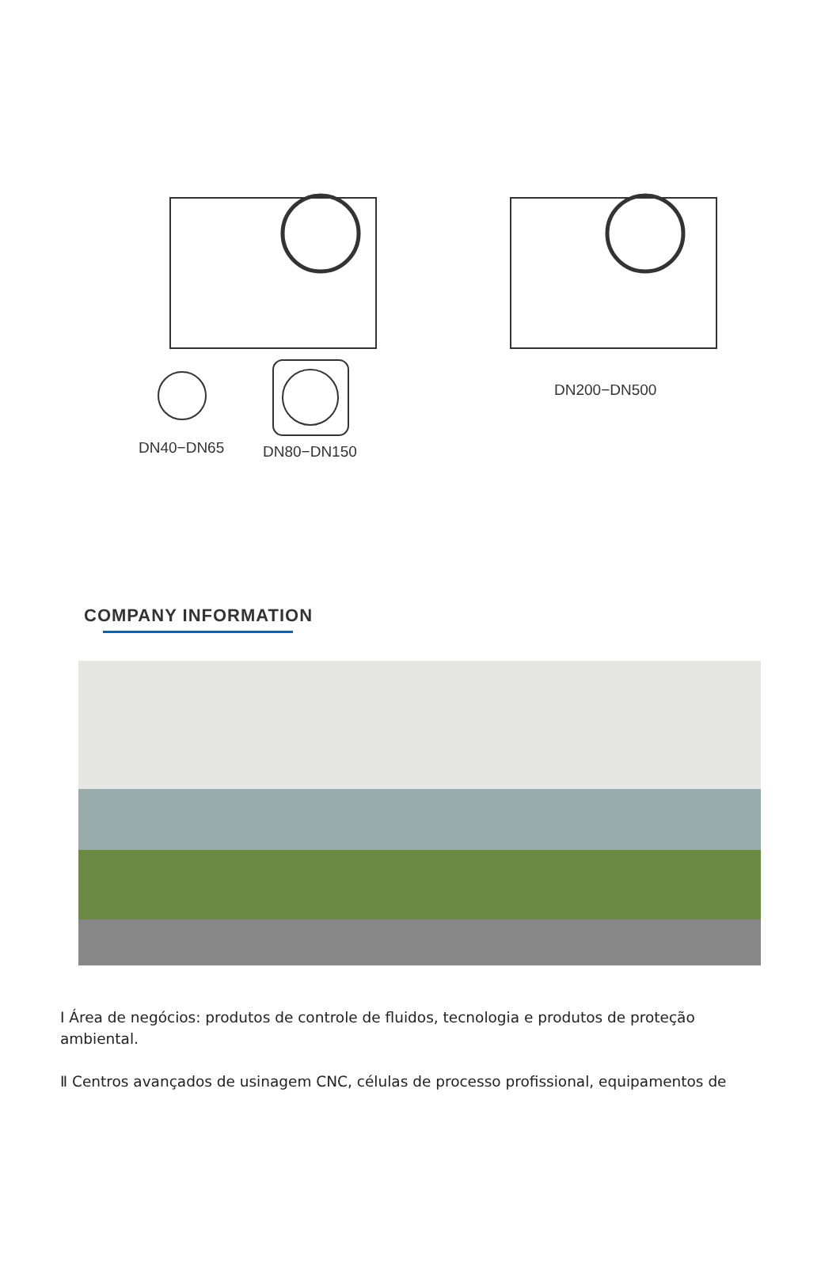DN200−DN500
DN40−DN65 DN80−DN150
COMPANY INFORMATION
I Área de negócios: produtos de controle de fluidos, tecnologia e produtos de proteção ambiental.
Ⅱ Centros avançados de usinagem CNC, células de processo profissional, equipamentos de